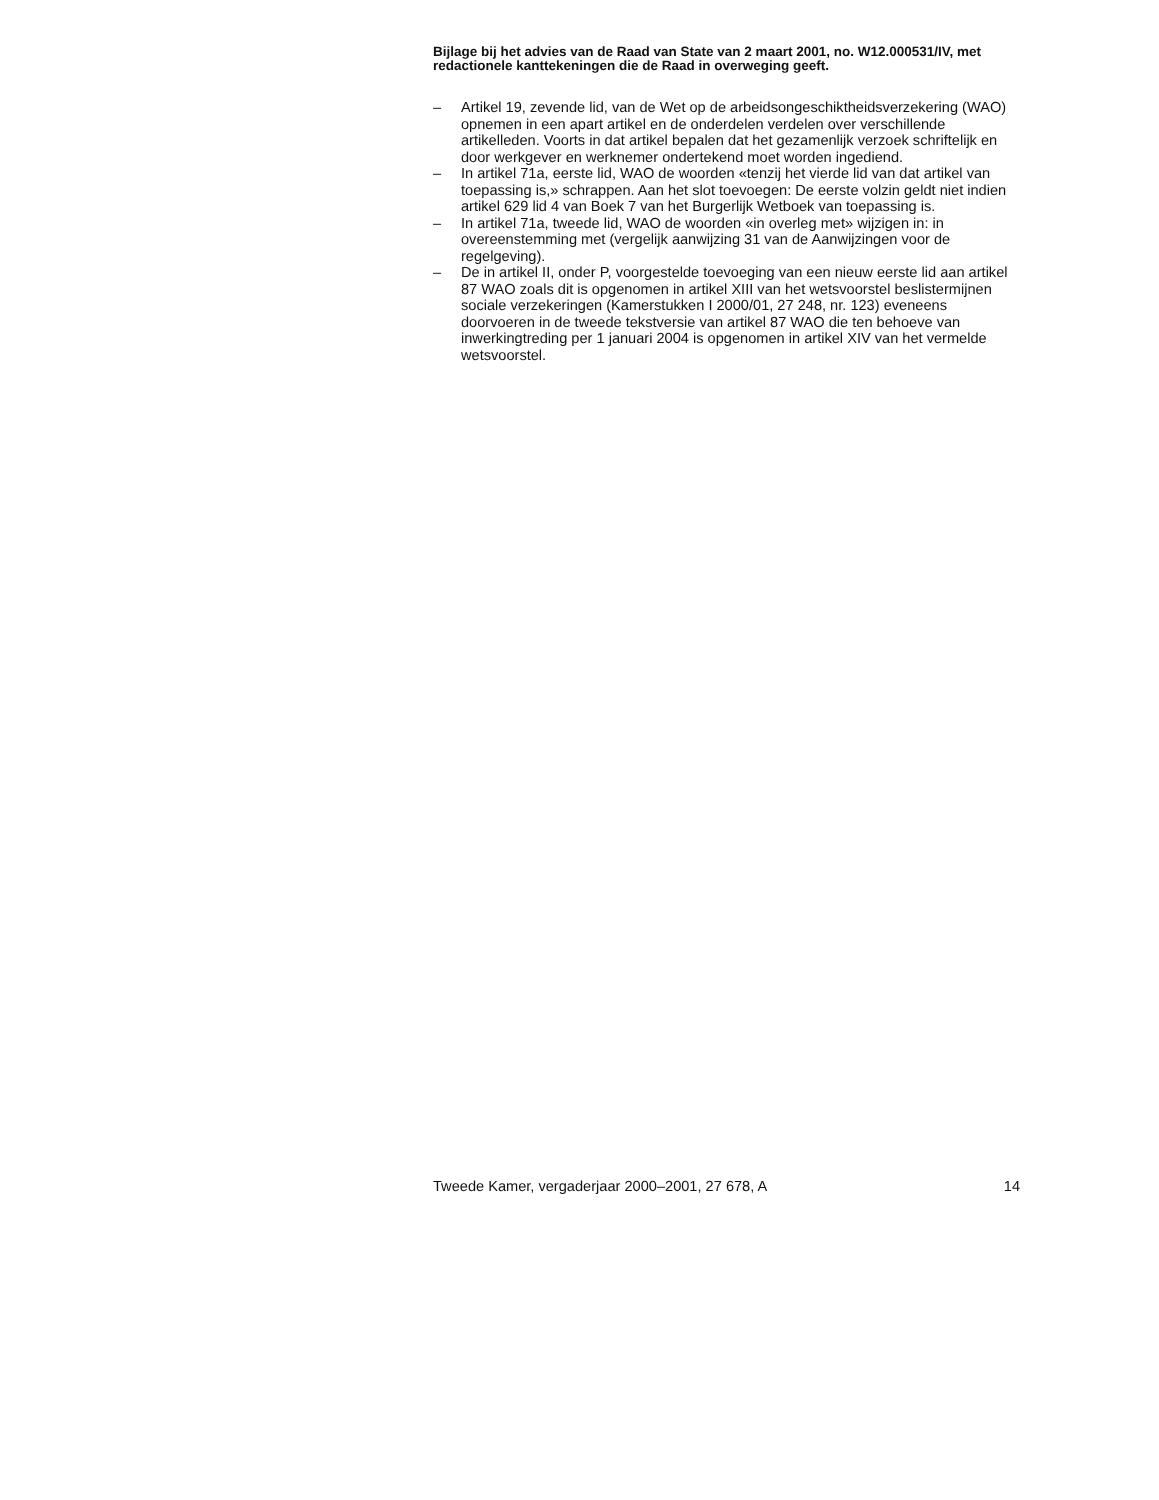Bijlage bij het advies van de Raad van State van 2 maart 2001, no. W12.000531/IV, met redactionele kanttekeningen die de Raad in overweging geeft.
– Artikel 19, zevende lid, van de Wet op de arbeidsongeschiktheidsverzekering (WAO) opnemen in een apart artikel en de onderdelen verdelen over verschillende artikelleden. Voorts in dat artikel bepalen dat het gezamenlijk verzoek schriftelijk en door werkgever en werknemer ondertekend moet worden ingediend.
– In artikel 71a, eerste lid, WAO de woorden «tenzij het vierde lid van dat artikel van toepassing is,» schrappen. Aan het slot toevoegen: De eerste volzin geldt niet indien artikel 629 lid 4 van Boek 7 van het Burgerlijk Wetboek van toepassing is.
– In artikel 71a, tweede lid, WAO de woorden «in overleg met» wijzigen in: in overeenstemming met (vergelijk aanwijzing 31 van de Aanwijzingen voor de regelgeving).
– De in artikel II, onder P, voorgestelde toevoeging van een nieuw eerste lid aan artikel 87 WAO zoals dit is opgenomen in artikel XIII van het wetsvoorstel beslistermijnen sociale verzekeringen (Kamerstukken I 2000/01, 27 248, nr. 123) eveneens doorvoeren in de tweede tekstversie van artikel 87 WAO die ten behoeve van inwerkingtreding per 1 januari 2004 is opgenomen in artikel XIV van het vermelde wetsvoorstel.
Tweede Kamer, vergaderjaar 2000–2001, 27 678, A 14